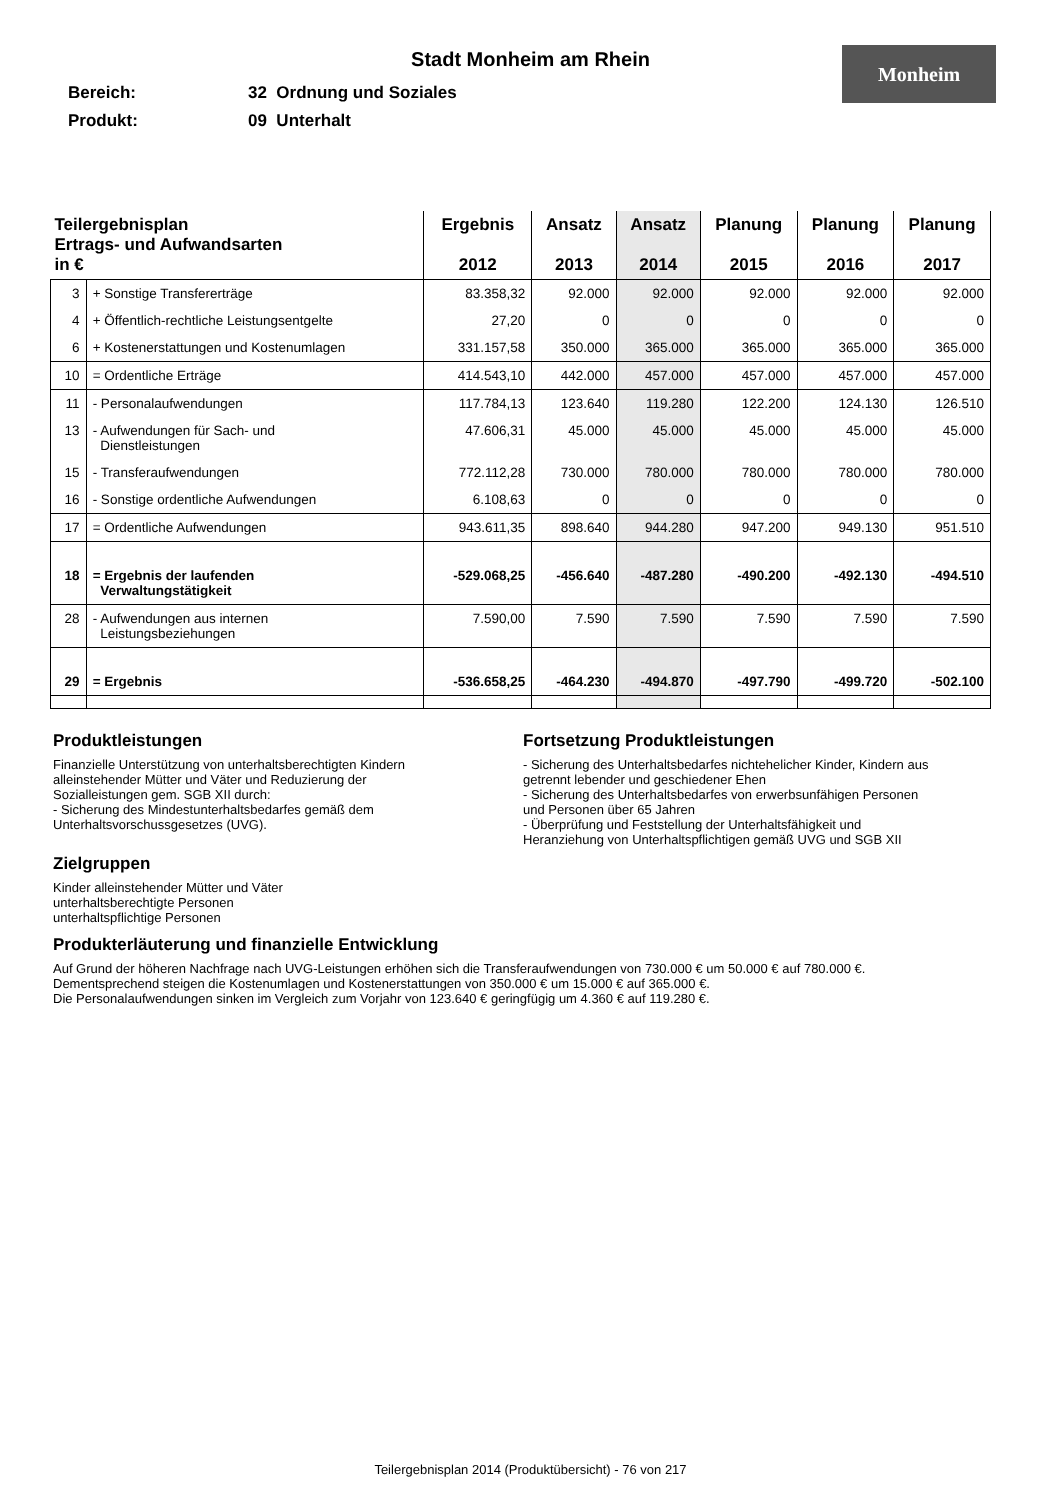Monheim
Stadt Monheim am Rhein
Bereich: 32 Ordnung und Soziales
Produkt: 09 Unterhalt
| Teilergebnisplan Ertrags- und Aufwandsarten in € | | Ergebnis 2012 | Ansatz 2013 | Ansatz 2014 | Planung 2015 | Planung 2016 | Planung 2017 |
| --- | --- | --- | --- | --- | --- | --- | --- |
| 3 | + Sonstige Transfererträge | 83.358,32 | 92.000 | 92.000 | 92.000 | 92.000 | 92.000 |
| 4 | + Öffentlich-rechtliche Leistungsentgelte | 27,20 | 0 | 0 | 0 | 0 | 0 |
| 6 | + Kostenerstattungen und Kostenumlagen | 331.157,58 | 350.000 | 365.000 | 365.000 | 365.000 | 365.000 |
| 10 | = Ordentliche Erträge | 414.543,10 | 442.000 | 457.000 | 457.000 | 457.000 | 457.000 |
| 11 | - Personalaufwendungen | 117.784,13 | 123.640 | 119.280 | 122.200 | 124.130 | 126.510 |
| 13 | - Aufwendungen für Sach- und Dienstleistungen | 47.606,31 | 45.000 | 45.000 | 45.000 | 45.000 | 45.000 |
| 15 | - Transferaufwendungen | 772.112,28 | 730.000 | 780.000 | 780.000 | 780.000 | 780.000 |
| 16 | - Sonstige ordentliche Aufwendungen | 6.108,63 | 0 | 0 | 0 | 0 | 0 |
| 17 | = Ordentliche Aufwendungen | 943.611,35 | 898.640 | 944.280 | 947.200 | 949.130 | 951.510 |
| 18 | = Ergebnis der laufenden Verwaltungstätigkeit | -529.068,25 | -456.640 | -487.280 | -490.200 | -492.130 | -494.510 |
| 28 | - Aufwendungen aus internen Leistungsbeziehungen | 7.590,00 | 7.590 | 7.590 | 7.590 | 7.590 | 7.590 |
| 29 | = Ergebnis | -536.658,25 | -464.230 | -494.870 | -497.790 | -499.720 | -502.100 |
Produktleistungen
Finanzielle Unterstützung von unterhaltsberechtigten Kindern
alleinstehender Mütter und Väter und Reduzierung der
Sozialleistungen gem. SGB XII durch:
- Sicherung des Mindestunterhaltsbedarfes gemäß dem
Unterhaltsvorschussgesetzes (UVG).
Zielgruppen
Kinder alleinstehender Mütter und Väter
unterhaltsberechtigte Personen
unterhaltspflichtige Personen
Fortsetzung Produktleistungen
- Sicherung des Unterhaltsbedarfes nichtehelicher Kinder, Kindern aus
getrennt lebender und geschiedener Ehen
- Sicherung des Unterhaltsbedarfes von erwerbsunfähigen Personen
und Personen über 65 Jahren
- Überprüfung und Feststellung der Unterhaltsfähigkeit und
Heranziehung von Unterhaltspflichtigen gemäß UVG und SGB XII
Produkterläuterung und finanzielle Entwicklung
Auf Grund der höheren Nachfrage nach UVG-Leistungen erhöhen sich die Transferaufwendungen von 730.000 € um 50.000 € auf 780.000 €.
Dementsprechend steigen die Kostenumlagen und Kostenerstattungen von 350.000 € um 15.000 € auf 365.000 €.
Die Personalaufwendungen sinken im Vergleich zum Vorjahr von 123.640 € geringfügig um 4.360 € auf 119.280 €.
Teilergebnisplan 2014 (Produktübersicht) - 76 von 217